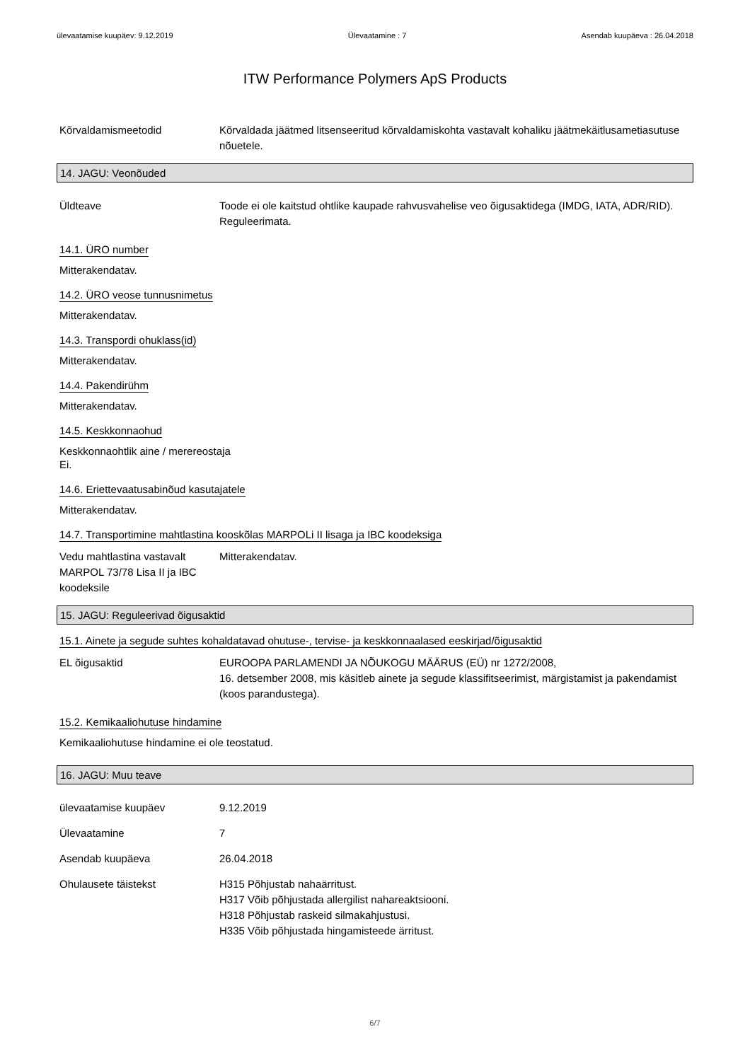ülevaatamise kuupäev: 9.12.2019 Ülevaatamine : 7 Asendab kuupäeva : 26.04.2018
ITW Performance Polymers ApS Products
Kõrvaldamismeetodid Kõrvaldada jäätmed litsenseeritud kõrvaldamiskohta vastavalt kohaliku jäätmekäitlusametiasutuse nõuetele.
14. JAGU: Veonõuded
Üldteave Toode ei ole kaitstud ohtlike kaupade rahvusvahelise veo õigusaktidega (IMDG, IATA, ADR/RID). Reguleerimata.
14.1. ÜRO number
Mitterakendatav.
14.2. ÜRO veose tunnusnimetus
Mitterakendatav.
14.3. Transpordi ohuklass(id)
Mitterakendatav.
14.4. Pakendirühm
Mitterakendatav.
14.5. Keskkonnaohud
Keskkonnaohtlik aine / merereostaja
Ei.
14.6. Eriettevaatusabinõud kasutajatele
Mitterakendatav.
14.7. Transportimine mahtlastina kooskõlas MARPOLi II lisaga ja IBC koodeksiga
Vedu mahtlastina vastavalt MARPOL 73/78 Lisa II ja IBC koodeksile
Mitterakendatav.
15. JAGU: Reguleerivad õigusaktid
15.1. Ainete ja segude suhtes kohaldatavad ohutuse-, tervise- ja keskkonnaalased eeskirjad/õigusaktid
EL õigusaktid EUROOPA PARLAMENDI JA NÕUKOGU MÄÄRUS (EÜ) nr 1272/2008,
16. detsember 2008, mis käsitleb ainete ja segude klassifitseerimist, märgistamist ja pakendamist
(koos parandustega).
15.2. Kemikaaliohutuse hindamine
Kemikaaliohutuse hindamine ei ole teostatud.
16. JAGU: Muu teave
ülevaatamise kuupäev 9.12.2019
Ülevaatamine 7
Asendab kuupäeva 26.04.2018
Ohulausete täistekst H315 Põhjustab nahaärritust.
H317 Võib põhjustada allergilist nahareaktsiooni.
H318 Põhjustab raskeid silmakahjustusi.
H335 Võib põhjustada hingamisteede ärritust.
6/7